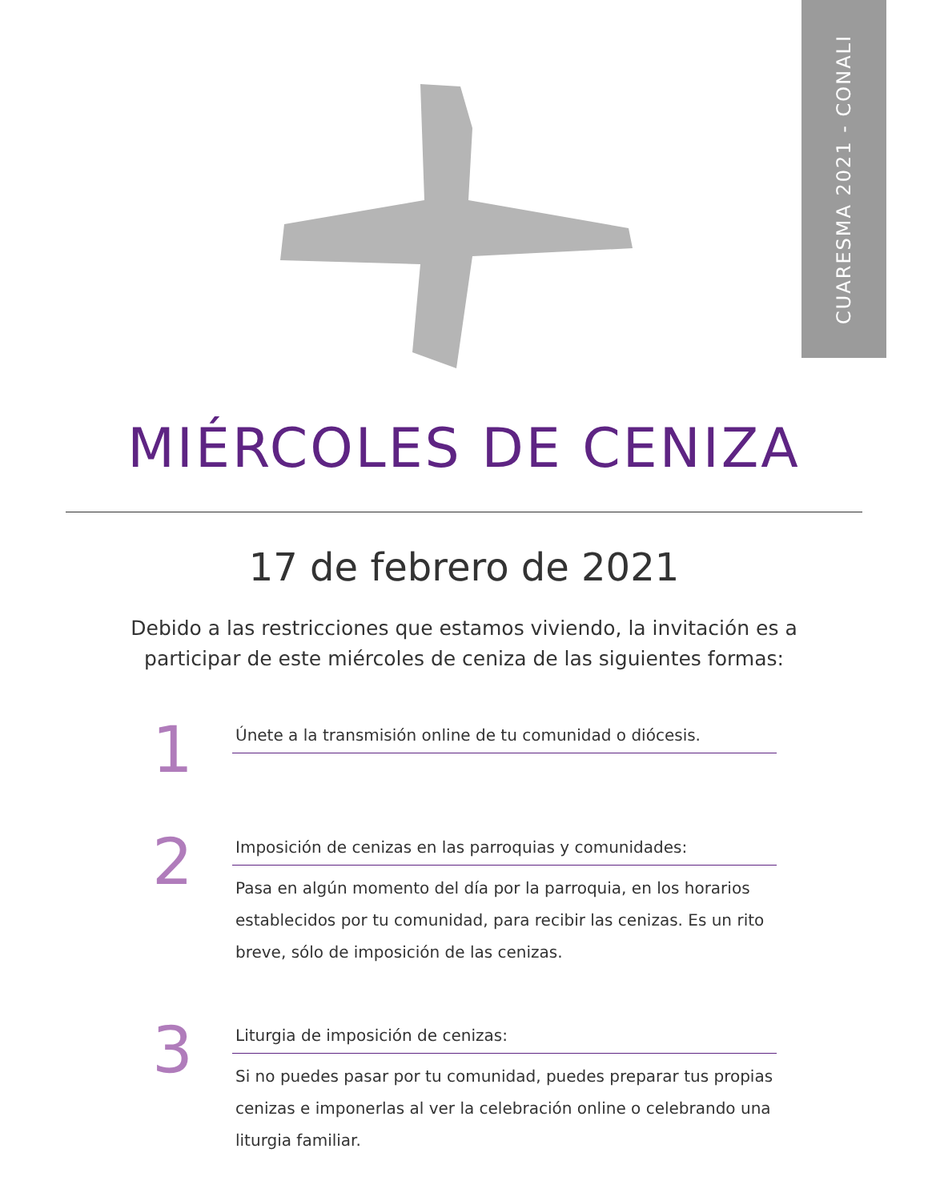CUARESMA 2021 - CONALI
MIÉRCOLES DE CENIZA
17 de febrero de 2021
Debido a las restricciones que estamos viviendo, la invitación es a participar de este miércoles de ceniza de las siguientes formas:
1
Únete a la transmisión online de tu comunidad o diócesis.
2
Imposición de cenizas en las parroquias y comunidades:
Pasa en algún momento del día por la parroquia, en los horarios establecidos por tu comunidad, para recibir las cenizas. Es un rito breve, sólo de imposición de las cenizas.
3
Liturgia de imposición de cenizas:
Si no puedes pasar por tu comunidad, puedes preparar tus propias cenizas e imponerlas al ver la celebración online o celebrando una liturgia familiar.